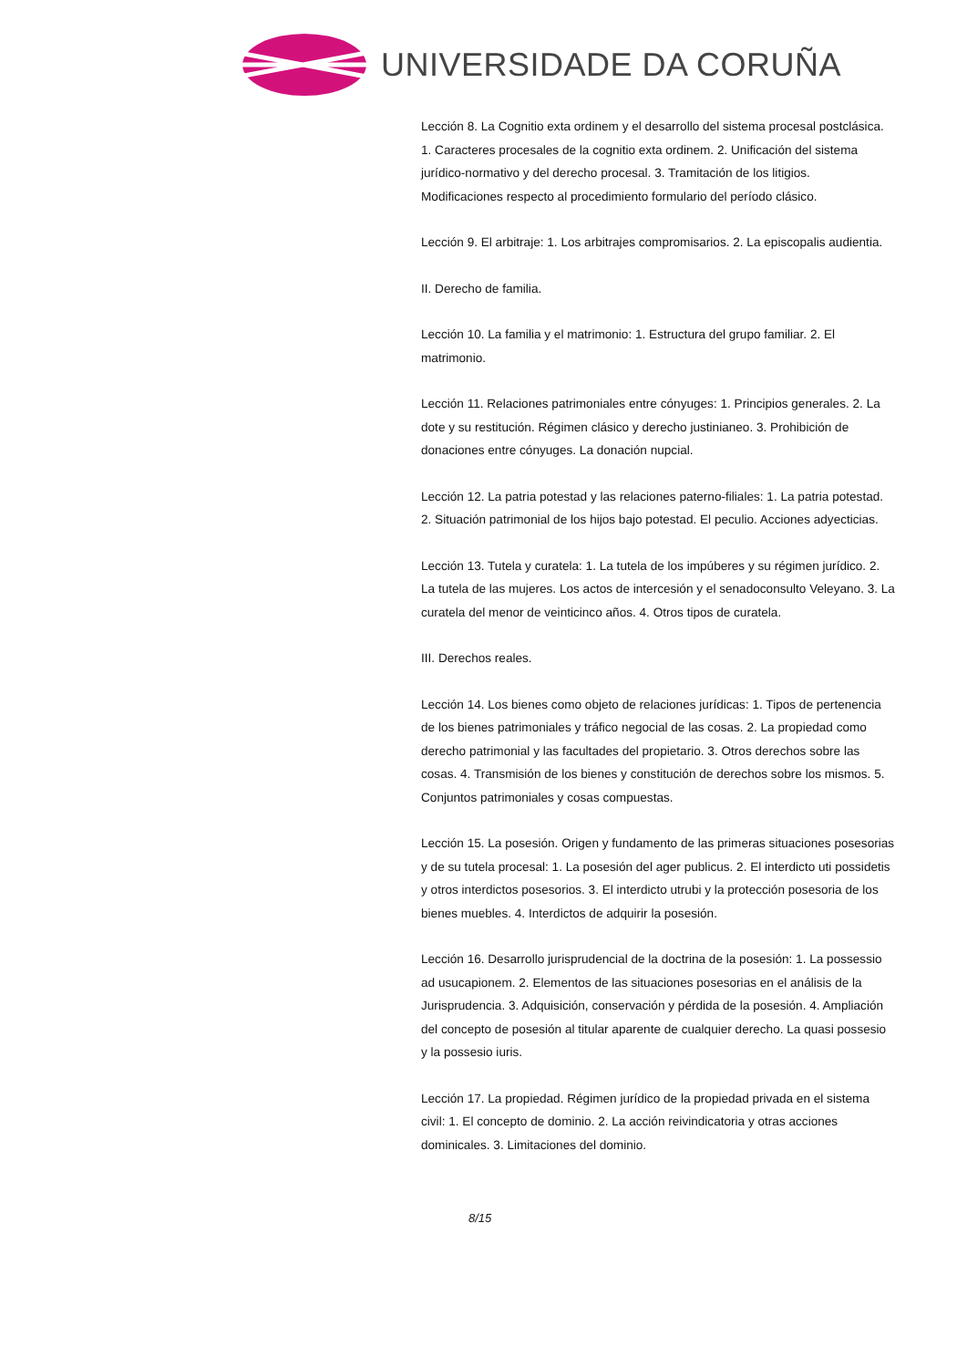UNIVERSIDADE DA CORUÑA
Lección 8. La Cognitio exta ordinem y el desarrollo del sistema procesal postclásica. 1. Caracteres procesales de la cognitio exta ordinem. 2. Unificación del sistema jurídico-normativo y del derecho procesal. 3. Tramitación de los litigios. Modificaciones respecto al procedimiento formulario del período clásico.
Lección 9. El arbitraje: 1. Los arbitrajes compromisarios. 2. La episcopalis audientia.
II. Derecho de familia.
Lección 10. La familia y el matrimonio: 1. Estructura del grupo familiar. 2. El matrimonio.
Lección 11. Relaciones patrimoniales entre cónyuges: 1. Principios generales. 2. La dote y su restitución. Régimen clásico y derecho justinianeo. 3. Prohibición de donaciones entre cónyuges. La donación nupcial.
Lección 12. La patria potestad y las relaciones paterno-filiales: 1. La patria potestad. 2. Situación patrimonial de los hijos bajo potestad. El peculio. Acciones adyecticias.
Lección 13. Tutela y curatela: 1. La tutela de los impúberes y su régimen jurídico. 2. La tutela de las mujeres. Los actos de intercesión y el senadoconsulto Veleyano. 3. La curatela del menor de veinticinco años. 4. Otros tipos de curatela.
III. Derechos reales.
Lección 14. Los bienes como objeto de relaciones jurídicas: 1. Tipos de pertenencia de los bienes patrimoniales y tráfico negocial de las cosas. 2. La propiedad como derecho patrimonial y las facultades del propietario. 3. Otros derechos sobre las cosas. 4. Transmisión de los bienes y constitución de derechos sobre los mismos. 5. Conjuntos patrimoniales y cosas compuestas.
Lección 15. La posesión. Origen y fundamento de las primeras situaciones posesorias y de su tutela procesal: 1. La posesión del ager publicus. 2. El interdicto uti possidetis y otros interdictos posesorios. 3. El interdicto utrubi y la protección posesoria de los bienes muebles. 4. Interdictos de adquirir la posesión.
Lección 16. Desarrollo jurisprudencial de la doctrina de la posesión: 1. La possessio ad usucapionem. 2. Elementos de las situaciones posesorias en el análisis de la Jurisprudencia. 3. Adquisición, conservación y pérdida de la posesión. 4. Ampliación del concepto de posesión al titular aparente de cualquier derecho. La quasi possesio y la possesio iuris.
Lección 17. La propiedad. Régimen jurídico de la propiedad privada en el sistema civil: 1. El concepto de dominio. 2. La acción reivindicatoria y otras acciones dominicales. 3. Limitaciones del dominio.
8/15